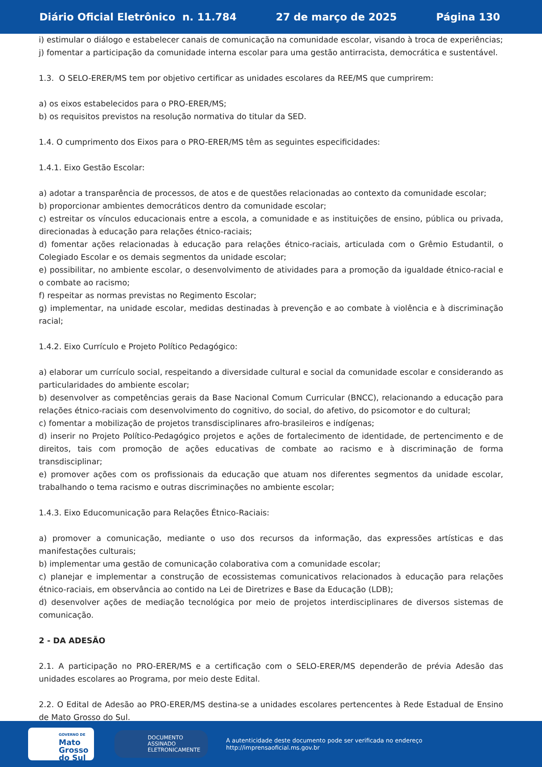Diário Oficial Eletrônico n. 11.784 27 de março de 2025 Página 130
i) estimular o diálogo e estabelecer canais de comunicação na comunidade escolar, visando à troca de experiências;
j) fomentar a participação da comunidade interna escolar para uma gestão antirracista, democrática e sustentável.
1.3. O SELO-ERER/MS tem por objetivo certificar as unidades escolares da REE/MS que cumprirem:
a) os eixos estabelecidos para o PRO-ERER/MS;
b) os requisitos previstos na resolução normativa do titular da SED.
1.4. O cumprimento dos Eixos para o PRO-ERER/MS têm as seguintes especificidades:
1.4.1. Eixo Gestão Escolar:
a) adotar a transparência de processos, de atos e de questões relacionadas ao contexto da comunidade escolar;
b) proporcionar ambientes democráticos dentro da comunidade escolar;
c) estreitar os vínculos educacionais entre a escola, a comunidade e as instituições de ensino, pública ou privada, direcionadas à educação para relações étnico-raciais;
d) fomentar ações relacionadas à educação para relações étnico-raciais, articulada com o Grêmio Estudantil, o Colegiado Escolar e os demais segmentos da unidade escolar;
e) possibilitar, no ambiente escolar, o desenvolvimento de atividades para a promoção da igualdade étnico-racial e o combate ao racismo;
f) respeitar as normas previstas no Regimento Escolar;
g) implementar, na unidade escolar, medidas destinadas à prevenção e ao combate à violência e à discriminação racial;
1.4.2. Eixo Currículo e Projeto Político Pedagógico:
a) elaborar um currículo social, respeitando a diversidade cultural e social da comunidade escolar e considerando as particularidades do ambiente escolar;
b) desenvolver as competências gerais da Base Nacional Comum Curricular (BNCC), relacionando a educação para relações étnico-raciais com desenvolvimento do cognitivo, do social, do afetivo, do psicomotor e do cultural;
c) fomentar a mobilização de projetos transdisciplinares afro-brasileiros e indígenas;
d) inserir no Projeto Político-Pedagógico projetos e ações de fortalecimento de identidade, de pertencimento e de direitos, tais com promoção de ações educativas de combate ao racismo e à discriminação de forma transdisciplinar;
e) promover ações com os profissionais da educação que atuam nos diferentes segmentos da unidade escolar, trabalhando o tema racismo e outras discriminações no ambiente escolar;
1.4.3. Eixo Educomunicação para Relações Étnico-Raciais:
a) promover a comunicação, mediante o uso dos recursos da informação, das expressões artísticas e das manifestações culturais;
b) implementar uma gestão de comunicação colaborativa com a comunidade escolar;
c) planejar e implementar a construção de ecossistemas comunicativos relacionados à educação para relações étnico-raciais, em observância ao contido na Lei de Diretrizes e Base da Educação (LDB);
d) desenvolver ações de mediação tecnológica por meio de projetos interdisciplinares de diversos sistemas de comunicação.
2 - DA ADESÃO
2.1. A participação no PRO-ERER/MS e a certificação com o SELO-ERER/MS dependerão de prévia Adesão das unidades escolares ao Programa, por meio deste Edital.
2.2. O Edital de Adesão ao PRO-ERER/MS destina-se a unidades escolares pertencentes à Rede Estadual de Ensino de Mato Grosso do Sul.
GOVERNO DE
Mato
Grosso
do Sul
DOCUMENTO
ASSINADO
ELETRONICAMENTE
A autenticidade deste documento pode ser verificada no endereço http://imprensaoficial.ms.gov.br